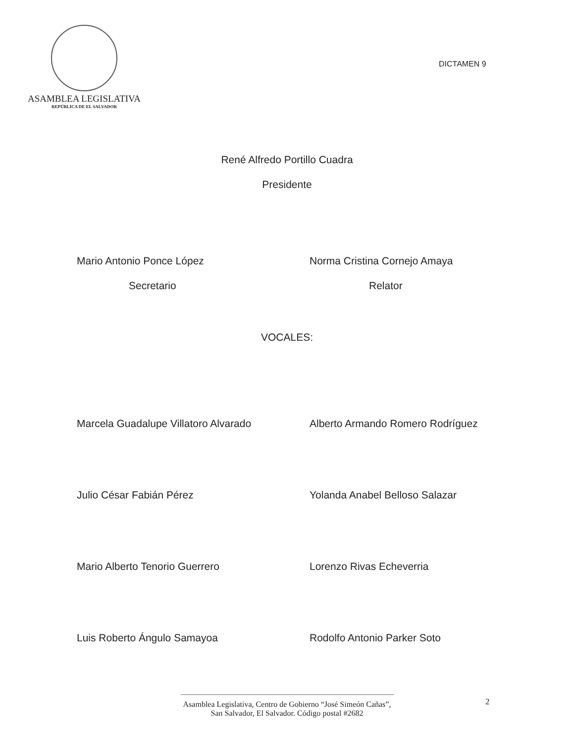ASAMBLEA LEGISLATIVA
REPÚBLICA DE EL SALVADOR
DICTAMEN 9
René Alfredo Portillo Cuadra
Presidente
Mario Antonio Ponce López Norma Cristina Cornejo Amaya
Secretario Relator
VOCALES:
Marcela Guadalupe Villatoro Alvarado Alberto Armando Romero Rodríguez
Julio César Fabián Pérez Yolanda Anabel Belloso Salazar
Mario Alberto Tenorio Guerrero Lorenzo Rivas Echeverria
Luis Roberto Ángulo Samayoa Rodolfo Antonio Parker Soto
2
Asamblea Legislativa, Centro de Gobierno “José Simeón Cañas”,
San Salvador, El Salvador. Código postal #2682